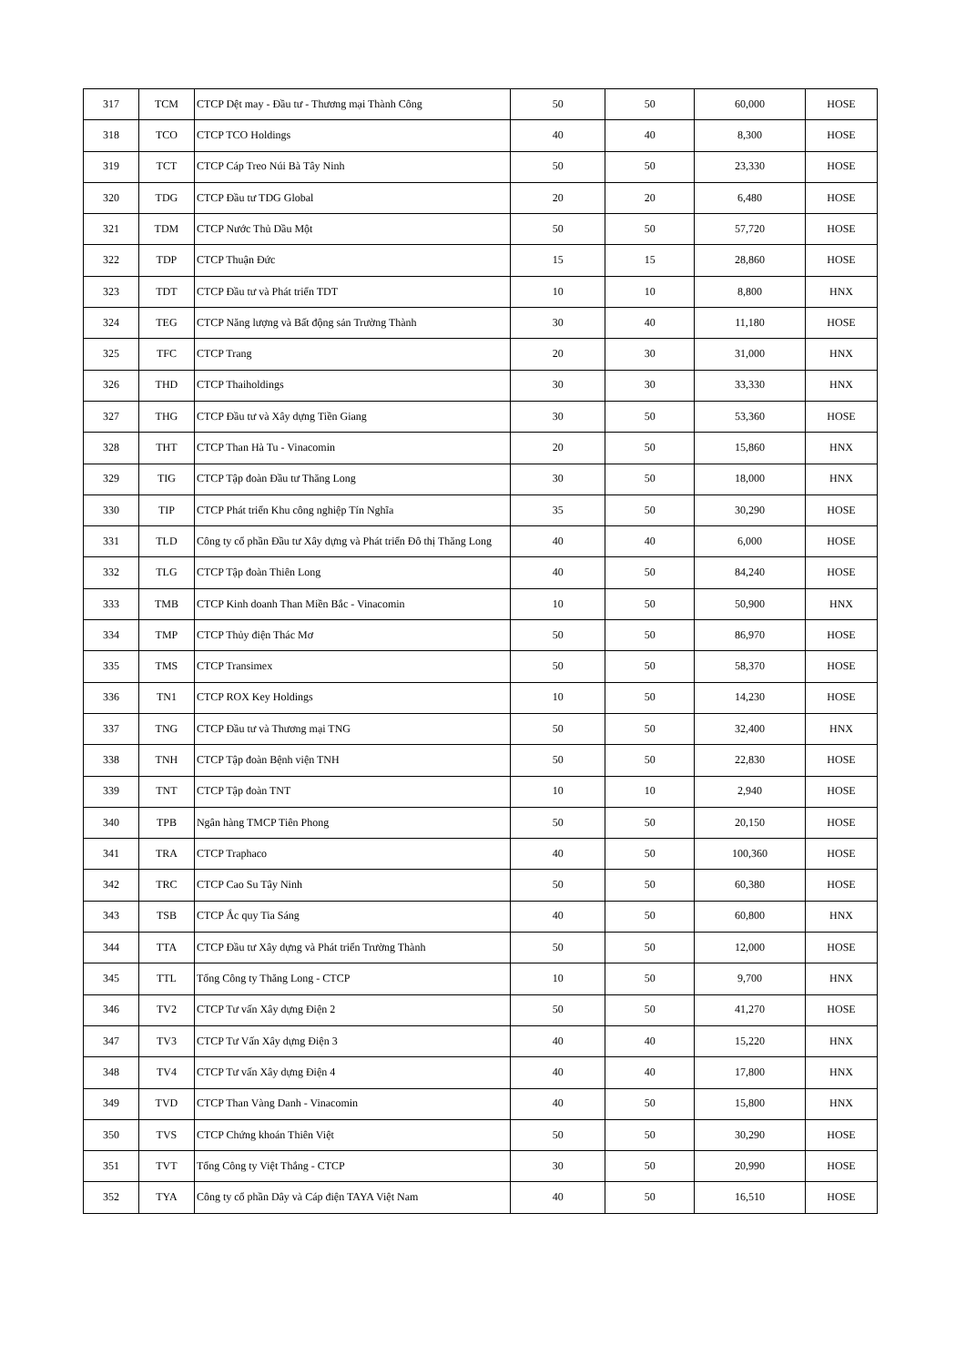| 317 | TCM | CTCP Dệt may - Đầu tư - Thương mại Thành Công | 50 | 50 | 60,000 | HOSE |
| 318 | TCO | CTCP TCO Holdings | 40 | 40 | 8,300 | HOSE |
| 319 | TCT | CTCP Cáp Treo Núi Bà Tây Ninh | 50 | 50 | 23,330 | HOSE |
| 320 | TDG | CTCP Đầu tư TDG Global | 20 | 20 | 6,480 | HOSE |
| 321 | TDM | CTCP Nước Thủ Dầu Một | 50 | 50 | 57,720 | HOSE |
| 322 | TDP | CTCP Thuận Đức | 15 | 15 | 28,860 | HOSE |
| 323 | TDT | CTCP Đầu tư và Phát triển TDT | 10 | 10 | 8,800 | HNX |
| 324 | TEG | CTCP Năng lượng và Bất động sản Trường Thành | 30 | 40 | 11,180 | HOSE |
| 325 | TFC | CTCP Trang | 20 | 30 | 31,000 | HNX |
| 326 | THD | CTCP Thaiholdings | 30 | 30 | 33,330 | HNX |
| 327 | THG | CTCP Đầu tư và Xây dựng Tiền Giang | 30 | 50 | 53,360 | HOSE |
| 328 | THT | CTCP Than Hà Tu - Vinacomin | 20 | 50 | 15,860 | HNX |
| 329 | TIG | CTCP Tập đoàn Đầu tư Thăng Long | 30 | 50 | 18,000 | HNX |
| 330 | TIP | CTCP Phát triển Khu công nghiệp Tín Nghĩa | 35 | 50 | 30,290 | HOSE |
| 331 | TLD | Công ty cổ phần Đầu tư Xây dựng và Phát triển Đô thị Thăng Long | 40 | 40 | 6,000 | HOSE |
| 332 | TLG | CTCP Tập đoàn Thiên Long | 40 | 50 | 84,240 | HOSE |
| 333 | TMB | CTCP Kinh doanh Than Miền Bắc - Vinacomin | 10 | 50 | 50,900 | HNX |
| 334 | TMP | CTCP Thủy điện Thác Mơ | 50 | 50 | 86,970 | HOSE |
| 335 | TMS | CTCP Transimex | 50 | 50 | 58,370 | HOSE |
| 336 | TN1 | CTCP ROX Key Holdings | 10 | 50 | 14,230 | HOSE |
| 337 | TNG | CTCP Đầu tư và Thương mại TNG | 50 | 50 | 32,400 | HNX |
| 338 | TNH | CTCP Tập đoàn Bệnh viện TNH | 50 | 50 | 22,830 | HOSE |
| 339 | TNT | CTCP Tập đoàn TNT | 10 | 10 | 2,940 | HOSE |
| 340 | TPB | Ngân hàng TMCP Tiên Phong | 50 | 50 | 20,150 | HOSE |
| 341 | TRA | CTCP Traphaco | 40 | 50 | 100,360 | HOSE |
| 342 | TRC | CTCP Cao Su Tây Ninh | 50 | 50 | 60,380 | HOSE |
| 343 | TSB | CTCP Ắc quy Tia Sáng | 40 | 50 | 60,800 | HNX |
| 344 | TTA | CTCP Đầu tư Xây dựng và Phát triển Trường Thành | 50 | 50 | 12,000 | HOSE |
| 345 | TTL | Tổng Công ty Thăng Long - CTCP | 10 | 50 | 9,700 | HNX |
| 346 | TV2 | CTCP Tư vấn Xây dựng Điện 2 | 50 | 50 | 41,270 | HOSE |
| 347 | TV3 | CTCP Tư Vấn Xây dựng Điện 3 | 40 | 40 | 15,220 | HNX |
| 348 | TV4 | CTCP Tư vấn Xây dựng Điện 4 | 40 | 40 | 17,800 | HNX |
| 349 | TVD | CTCP Than Vàng Danh - Vinacomin | 40 | 50 | 15,800 | HNX |
| 350 | TVS | CTCP Chứng khoán Thiên Việt | 50 | 50 | 30,290 | HOSE |
| 351 | TVT | Tổng Công ty Việt Thắng - CTCP | 30 | 50 | 20,990 | HOSE |
| 352 | TYA | Công ty cổ phần Dây và Cáp điện TAYA Việt Nam | 40 | 50 | 16,510 | HOSE |